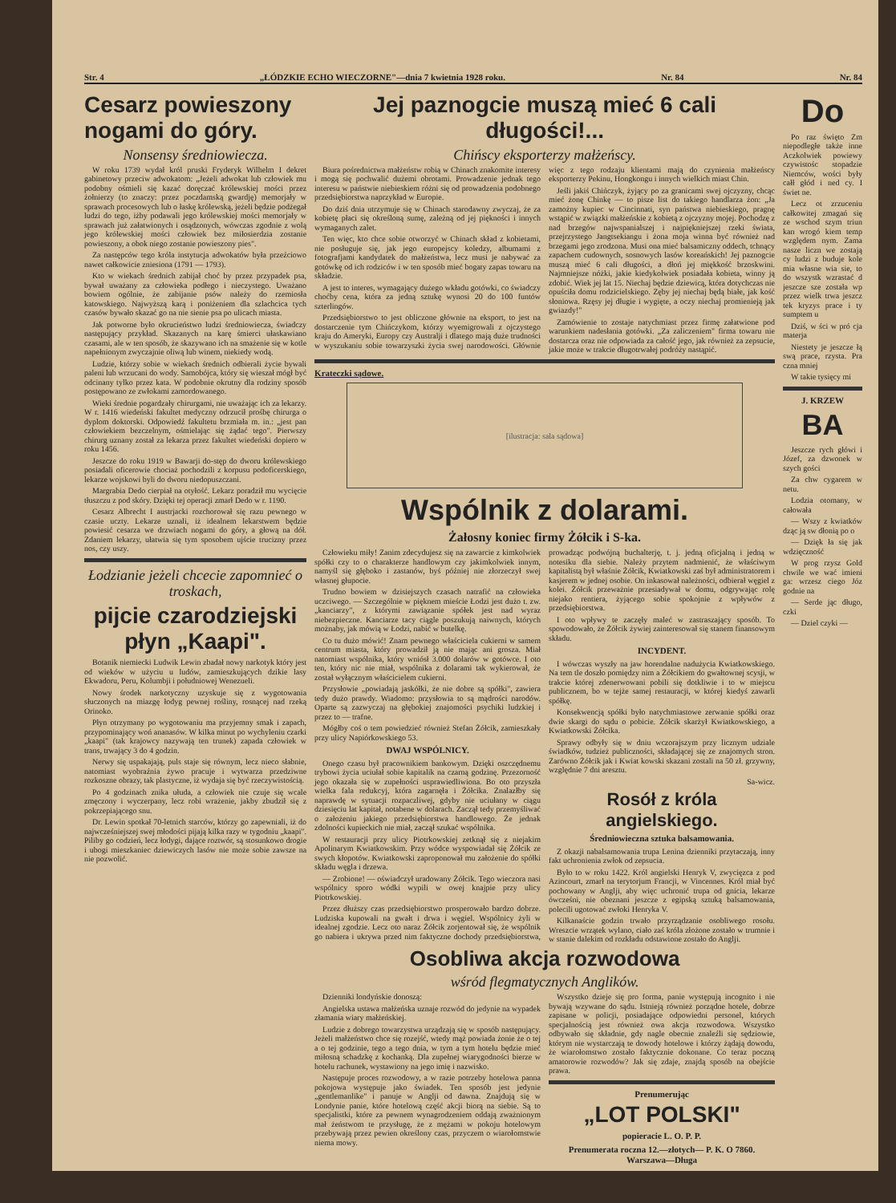Str. 4 „ŁÓDZKIE ECHO WIECZORNE"—dnia 7 kwietnia 1928 roku. Nr. 84 Nr. 84
Cesarz powieszony nogami do góry.
Nonsensy średniowiecza.
W roku 1739 wydał król pruski Fryderyk Wilhelm I dekret gabinetowy przeciw adwokatom: „Jeżeli adwokat lub człowiek mu podobny ośmieli się kazać doręczać królewskiej mości przez żołnierzy (to znaczy: przez poczdamską gwardję) memorjały w sprawach procesowych lub o łaskę królewską, jeżeli będzie podżegał ludzi do tego, iżby podawali jego królewskiej mości memorjały w sprawach już załatwionych i osądzonych, wówczas zgodnie z wolą jego królewskiej mości człowiek bez miłosierdzia zostanie powieszony, a obok niego zostanie powieszony pies".
Za następców tego króla instytucja adwokatów była przeźciowo nawet całkowicie zniesiona (1791 — 1793).
Kto w wiekach średnich zabijał choć by przez przypadek psa, bywał uważany za człowieka podłego i nieczystego. Uważano bowiem ogólnie, że zabijanie psów należy do rzemiosła katowskiego. Najwyższą karą i poniżeniem dla szlachcica tych czasów bywało skazać go na nie sienie psa po ulicach miasta.
Jak potworne było okrucieństwo ludzi średniowiecza, świadczy następujący przykład. Skazanych na karę śmierci ułaskawiano czasami, ale w ten sposób, że skazywano ich na smażenie się w kotle napełnionym zwyczajnie oliwą lub winem, niekiedy wodą.
Ludzie, którzy sobie w wiekach średnich odbierali życie bywali paleni lub wrzucani do wody. Samobójca, który się wieszał mógł być odcinany tylko przez kata. W podobnie okrutny dla rodziny sposób postępowano ze zwłokami zamordowanego.
Wieki średnie pogardzały chirurgami, nie uważając ich za lekarzy. W r. 1416 wiedeński fakultet medyczny odrzucił prośbę chirurga o dyplom doktorski. Odpowiedź fakultetu brzmiała m. in.: „jest pan człowiekiem bezczelnym, ośmielając się żądać tego". Pierwszy chirurg uznany został za lekarza przez fakultet wiedeński dopiero w roku 1456.
Jeszcze do roku 1919 w Bawarji do-stęp do dworu królewskiego posiadali oficerowie chociaż pochodzili z korpusu podoficerskiego, lekarze wojskowi byli do dworu niedopuszczani.
Margrabia Dedo cierpiał na otyłość. Lekarz poradził mu wycięcie tłuszczu z pod skóry. Dzięki tej operacji zmarł Dedo w r. 1190.
Cesarz Albrecht I austrjacki rozchorował się razu pewnego w czasie uczty. Lekarze uznali, iż idealnem lekarstwem będzie powiesić cesarza we drzwiach nogami do góry, a głową na dół. Zdaniem lekarzy, ułatwia się tym sposobem ujście trucizny przez nos, czy uszy.
Łodzianie jeżeli chcecie zapomnieć o troskach,
pijcie czarodziejski płyn „Kaapi".
Botanik niemiecki Ludwik Lewin zbadał nowy narkotyk który jest od wieków w użyciu u ludów, zamieszkujących dzikie lasy Ekwadoru, Peru, Kolumbji i południowej Wenezueli.
Nowy środek narkotyczny uzyskuje się z wygotowania słuczonych na miazgę łodyg pewnej rośliny, rosnącej nad rzeką Orinoko.
Płyn otrzymany po wygotowaniu ma przyjemny smak i zapach, przypominający woń ananasów. W kilka minut po wychyleniu czarki „kaapi" (tak krajowcy nazywają ten trunek) zapada człowiek w trans, trwający 3 do 4 godzin.
Nerwy się uspakajają, puls staje się równym, lecz nieco słabnie, natomiast wyobraźnia żywo pracuje i wytwarza przedziwne rozkoszne obrazy, tak plastyczne, iż wydaja się być rzeczywistością.
Po 4 godzinach znika ułuda, a człowiek nie czuje się wcale zmęczony i wyczerpany, lecz robi wrażenie, jakby zbudził się z pokrzepiającego snu.
Dr. Lewin spotkał 70-letnich starców, którzy go zapewniali, iż do najwcześniejszej swej młodości pijają kilka razy w tygodniu „kaapi". Piliby go codzień, lecz łodygi, dające roztwór, są stosunkowo drogie i ubogi mieszkaniec dziewiczych lasów nie może sobie zawsze na nie pozwolić.
Jej paznogcie muszą mieć 6 cali długości!...
Chińscy eksporterzy małżeńscy.
Biura pośrednictwa małżeństw robią w Chinach znakomite interesy i mogą się pochwalić dużemi obrotami. Prowadzenie jednak tego interesu w państwie niebieskiem różni się od prowadzenia podobnego przedsiębiorstwa naprzykład w Europie.
Do dziś dnia utrzymuje się w Chinach starodawny zwyczaj, że za kobietę płaci się określoną sumę, zależną od jej piękności i innych wymaganych zalet.
Ten więc, kto chce sobie otworzyć w Chinach skład z kobietami, nie posługuje się, jak jego europejscy koledzy, albumami z fotografjami kandydatek do małżeństwa, lecz musi je nabywać za gotówkę od ich rodziców i w ten sposób mieć bogaty zapas towaru na składzie.
A jest to interes, wymagający dużego wkładu gotówki, co świadczy choćby cena, która za jedną sztukę wynosi 20 do 100 funtów szterlingów.
Przedsiębiorstwo to jest obliczone głównie na eksport, to jest na dostarczenie tym Chińczykom, którzy wyemigrowali z ojczystego kraju do Ameryki, Europy czy Australji i dlatego mają duże trudności w wyszukaniu sobie towarzyszki życia swej narodowości. Głównie więc z tego rodzaju klientami mają do czynienia małżeńscy eksporterzy Pekinu, Hongkongu i innych wielkich miast Chin.
Jeśli jakiś Chińczyk, żyjący po za granicami swej ojczyzny, chcąc mieć żonę Chinkę — to pisze list do takiego handlarza żon: „Ja zamożny kupiec w Cincinnati, syn państwa niebieskiego, pragnę wstąpić w związki małżeńskie z kobietą z ojczyzny mojej. Pochodzę z nad brzegów najwspanialszej i najpiękniejszej rzeki świata, przejrzystego Jangtsekiangu i żona moja winna być również nad brzegami jego zrodzona. Musi ona mieć balsamiczny oddech, tchnący zapachem cudownych, sosnowych lasów koreańskich! Jej paznogcie muszą mieć 6 cali długości, a dłoń jej miękkość brzoskwini. Najmniejsze nóżki, jakie kiedykolwiek posiadała kobieta, winny ją zdobić. Wiek jej lat 15. Niechaj będzie dziewicą, która dotychczas nie opuściła domu rodzicielskiego. Zęby jej niechaj będą białe, jak kość słoniowa. Rzęsy jej długie i wygięte, a oczy niechaj promienieją jak gwiazdy!"
Zamówienie to zostaje natychmiast przez firmę załatwione pod warunkiem nadesłania gotówki. „Za zaliczeniem" firma towaru nie dostarcza oraz nie odpowiada za całość jego, jak również za zepsucie, jakie może w trakcie długotrwałej podróży nastąpić.
Krateczki sądowe.
[ilustracja: sala sądowa]
Wspólnik z dolarami.
Żałosny koniec firmy Żółcik i S-ka.
Człowieku miły! Zanim zdecydujesz się na zawarcie z kimkolwiek spółki czy to o charakterze handlowym czy jakimkolwiek innym, namyśl się głęboko i zastanów, byś później nie złorzeczył swej własnej głupocie.
Trudno bowiem w dzisiejszych czasach natrafić na człowieka uczciwego. — Szczególnie w pięknem mieście Łodzi jest dużo t. zw. „kanciarzy", z którymi zawiązanie spółek jest nad wyraz niebezpieczne. Kanciarze tacy ciągle poszukują naiwnych, których możnaby, jak mówią w Łodzi, nabić w butelkę.
Co tu dużo mówić! Znam pewnego właściciela cukierni w samem centrum miasta, który prowadził ją nie mając ani grosza. Miał natomiast wspólnika, który wniósł 3.000 dolarów w gotówce. I oto ten, który nic nie miał, wspólnika z dolarami tak wykierował, że został wyłącznym właścicielem cukierni.
Przysłowie „powiadają jaskółki, że nie dobre są spółki", zawiera tedy dużo prawdy. Wiadomo: przysłowia to są mądrości narodów. Oparte są zazwyczaj na głębokiej znajomości psychiki ludzkiej i przez to — trafne.
Mógłby coś o tem powiedzieć również Stefan Żółcik, zamieszkały przy ulicy Napiórkowskiego 53.
DWAJ WSPÓLNICY.
Onego czasu był pracownikiem bankowym. Dzięki oszczędnemu trybowi życia uciułał sobie kapitalik na czarną godzinę. Przezorność jego okazała się w zupełności usprawiedliwiona. Bo oto przyszła wielka fala redukcyj, która zagarnęła i Żółcika. Znalazłby się naprawdę w sytuacji rozpaczliwej, gdyby nie uciułany w ciągu dziesięciu lat kapitał, notabene w dolarach. Zaczął tedy przemyśliwać o założeniu jakiego przedsiębiorstwa handlowego. Że jednak zdolności kupieckich nie miał, zaczął szukać wspólnika.
W restauracji przy ulicy Piotrkowskiej zetknął się z niejakim Apolinarym Kwiatkowskim. Przy wódce wyspowiadał się Żółcik ze swych kłopotów. Kwiatkowski zaproponował mu założenie do spółki składu węgla i drzewa.
— Zrobione! — oświadczył uradowany Żółcik. Tego wieczora nasi wspólnicy sporo wódki wypili w owej knajpie przy ulicy Piotrkowskiej.
Przez dłuższy czas przedsiębiorstwo prosperowało bardzo dobrze. Ludziska kupowali na gwałt i drwa i węgiel. Wspólnicy żyli w idealnej zgodzie. Lecz oto naraz Żółcik zorjentował się, że wspólnik go nabiera i ukrywa przed nim faktyczne dochody przedsiębiorstwa, prowadząc podwójną buchalterję, t. j. jedną oficjalną i jedną w notesiku dla siebie. Należy przytem nadmienić, że właściwym kapitalistą był właśnie Żółcik, Kwiatkowski zaś był administratorem i kasjerem w jednej osobie. On inkasował należności, odbierał węgiel z kolei. Żółcik przeważnie przesiadywał w domu, odgrywając rolę niejako rentiera, żyjącego sobie spokojnie z wpływów z przedsiębiorstwa.
I oto wpływy te zaczęły maleć w zastraszający sposób. To spowodowało, że Żółcik żywiej zainteresował się stanem finansowym składu.
INCYDENT.
I wówczas wyszły na jaw horendalne nadużycia Kwiatkowskiego. Na tem tle doszło pomiędzy nim a Żółcikiem do gwałtownej scysji, w trakcie której zdenerwowani pobili się dotkliwie i to w miejscu publicznem, bo w tejże samej restauracji, w której kiedyś zawarli spółkę.
Konsekwencją spółki było natychmiastowe zerwanie spółki oraz dwie skargi do sądu o pobicie. Żółcik skarżył Kwiatkowskiego, a Kwiatkowski Żółcika.
Sprawy odbyły się w dniu wczorajszym przy licznym udziale świadków, tudzież publiczności, składającej się ze znajomych stron. Zarówno Żółcik jak i Kwiat kowski skazani zostali na 50 zł. grzywny, względnie 7 dni aresztu.
Sa-wicz.
Rosół z króla angielskiego.
Średniowieczna sztuka balsamowania.
Z okazji nabalsamowania trupa Lenina dzienniki przytaczają, inny fakt uchronienia zwłok od zepsucia.
Było to w roku 1422. Król angielski Henryk V, zwycięzca z pod Azincourt, zmarł na terytorjum Francji, w Vincennes. Król miał być pochowany w Anglji, aby więc uchronić trupa od gnicia, lekarze ówcześni, nie obeznani jeszcze z egipską sztuką balsamowania, polecili ugotować zwłoki Henryka V.
Kilkanaście godzin trwało przyrządzanie osobliwego rosołu. Wreszcie wrzątek wylano, ciało zaś króla złożone zostało w trumnie i w stanie dalekim od rozkładu odstawione zostało do Anglji.
Osobliwa akcja rozwodowa
wśród flegmatycznych Anglików.
Dzienniki londyńskie donoszą:
Angielska ustawa małżeńska uznaje rozwód do jedynie na wypadek złamania wiary małżeńskiej.
Ludzie z dobrego towarzystwa urządzają się w sposób następujący. Jeżeli małżeństwo chce się rozejść, wtedy mąż powiada żonie że o tej a o tej godzinie, tego a tego dnia, w tym a tym hotelu będzie mieć miłosną schadzkę z kochanką. Dla zupełnej wiarygodności bierze w hotelu rachunek, wystawiony na jego imię i nazwisko.
Następuje proces rozwodowy, a w razie potrzeby hotelowa panna pokojowa występuje jako świadek. Ten sposób jest jedynie „gentlemanlike" i panuje w Anglji od dawna. Znajdują się w Londynie panie, które hotelową część akcji biorą na siebie. Są to specjalistki, które za pewnem wynagrodzeniem oddają zważnionym mał żeństwom te przysługę, że z mężami w pokoju hotelowym przebywają przez pewien określony czas, przyczem o wiarołomstwie niema mowy.
Wszystko dzieje się pro forma, panie występują incognito i nie bywają wzywane do sądu. Istnieją również porządne hotele, dobrze zapisane w policji, posiadające odpowiedni personel, których specjalnością jest również owa akcja rozwodowa. Wszystko odbywało się składnie, gdy nagle obecnie znaleźli się sędziowie, którym nie wystarczają te dowody hotelowe i którzy żądają dowodu, że wiarołomstwo zostało faktycznie dokonane. Co teraz poczną amatorowie rozwodów? Jak się zdaje, znajdą sposób na obejście prawa.
Prenumerując
„LOT POLSKI"
popieracie L. O. P. P.
Prenumerata roczna 12.—złotych— P. K. O 7860. Warszawa—Długa
Do
Po raz święto Zm niepodległe także inne Aczkolwiek powiewy czywistośc stopadzie Niemców, wości były całł głód i ned cy. I świet ne.
Lecz ot zrzuceniu całkowitej zmagań się ze wschod szym triun kan wrogó kiem temp względem nym. Zama nasze liczn we zostają cy ludzi z buduje kole mia własne wia sie, to do wszystk wzrastać d jeszcze sze została wp przez wielk trwa jeszcz tek kryzys prace i ty sumptem u
Dziś, w ści w pró cja materja
Niestety je jeszcze łą swą prace, rzysta. Pra czna mniej
W takie tysięcy mi
J. KRZEW
BA
Jeszcze rych główi i Józef, za dzwonek w szych gości
Za chw cygarem w netu.
Lodzia otomany, w całowała
— Wszy z kwiatków dząc ją sw dłonią po o
— Dzięk ła się jak wdzięczność
W prog rzysz Gold chwile we wać imieni ga: wrzesz ciego Józ godnie na
— Serde jąc długo, czki
— Dziel czyki —